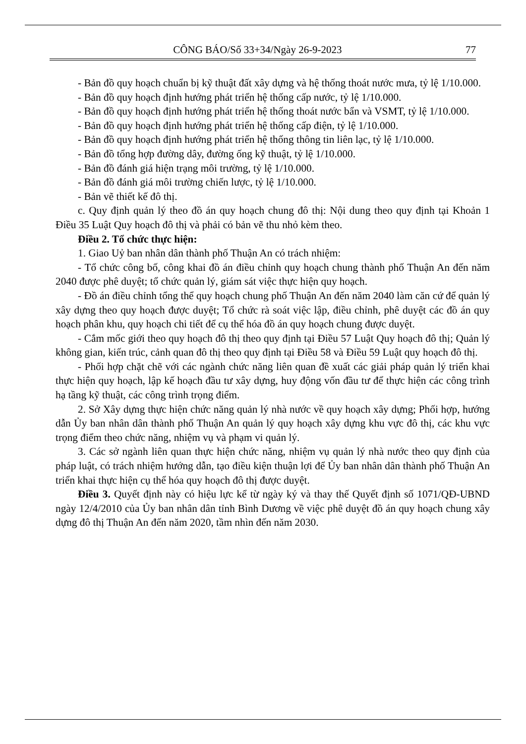CÔNG BÁO/Số 33+34/Ngày 26-9-2023 77
- Bản đồ quy hoạch chuẩn bị kỹ thuật đất xây dựng và hệ thống thoát nước mưa, tỷ lệ 1/10.000.
- Bản đồ quy hoạch định hướng phát triển hệ thống cấp nước, tỷ lệ 1/10.000.
- Bản đồ quy hoạch định hướng phát triển hệ thống thoát nước bẩn và VSMT, tỷ lệ 1/10.000.
- Bản đồ quy hoạch định hướng phát triển hệ thống cấp điện, tỷ lệ 1/10.000.
- Bản đồ quy hoạch định hướng phát triển hệ thống thông tin liên lạc, tỷ lệ 1/10.000.
- Bản đồ tổng hợp đường dây, đường ống kỹ thuật, tỷ lệ 1/10.000.
- Bản đồ đánh giá hiện trạng môi trường, tỷ lệ 1/10.000.
- Bản đồ đánh giá môi trường chiến lược, tỷ lệ 1/10.000.
- Bản vẽ thiết kế đô thị.
c. Quy định quản lý theo đồ án quy hoạch chung đô thị: Nội dung theo quy định tại Khoản 1 Điều 35 Luật Quy hoạch đô thị và phải có bản vẽ thu nhỏ kèm theo.
Điều 2. Tổ chức thực hiện:
1. Giao Uỷ ban nhân dân thành phố Thuận An có trách nhiệm:
- Tổ chức công bố, công khai đồ án điều chỉnh quy hoạch chung thành phố Thuận An đến năm 2040 được phê duyệt; tổ chức quản lý, giám sát việc thực hiện quy hoạch.
- Đồ án điều chỉnh tổng thể quy hoạch chung phố Thuận An đến năm 2040 làm căn cứ để quản lý xây dựng theo quy hoạch được duyệt; Tổ chức rà soát việc lập, điều chỉnh, phê duyệt các đồ án quy hoạch phân khu, quy hoạch chi tiết để cụ thể hóa đồ án quy hoạch chung được duyệt.
- Cắm mốc giới theo quy hoạch đô thị theo quy định tại Điều 57 Luật Quy hoạch đô thị; Quản lý không gian, kiến trúc, cảnh quan đô thị theo quy định tại Điều 58 và Điều 59 Luật quy hoạch đô thị.
- Phối hợp chặt chẽ với các ngành chức năng liên quan đề xuất các giải pháp quản lý triển khai thực hiện quy hoạch, lập kế hoạch đầu tư xây dựng, huy động vốn đầu tư để thực hiện các công trình hạ tầng kỹ thuật, các công trình trọng điểm.
2. Sở Xây dựng thực hiện chức năng quản lý nhà nước về quy hoạch xây dựng; Phối hợp, hướng dẫn Ủy ban nhân dân thành phố Thuận An quản lý quy hoạch xây dựng khu vực đô thị, các khu vực trọng điểm theo chức năng, nhiệm vụ và phạm vi quản lý.
3. Các sở ngành liên quan thực hiện chức năng, nhiệm vụ quản lý nhà nước theo quy định của pháp luật, có trách nhiệm hướng dẫn, tạo điều kiện thuận lợi để Ủy ban nhân dân thành phố Thuận An triển khai thực hiện cụ thể hóa quy hoạch đô thị được duyệt.
Điều 3. Quyết định này có hiệu lực kể từ ngày ký và thay thế Quyết định số 1071/QĐ-UBND ngày 12/4/2010 của Ủy ban nhân dân tỉnh Bình Dương về việc phê duyệt đồ án quy hoạch chung xây dựng đô thị Thuận An đến năm 2020, tầm nhìn đến năm 2030.